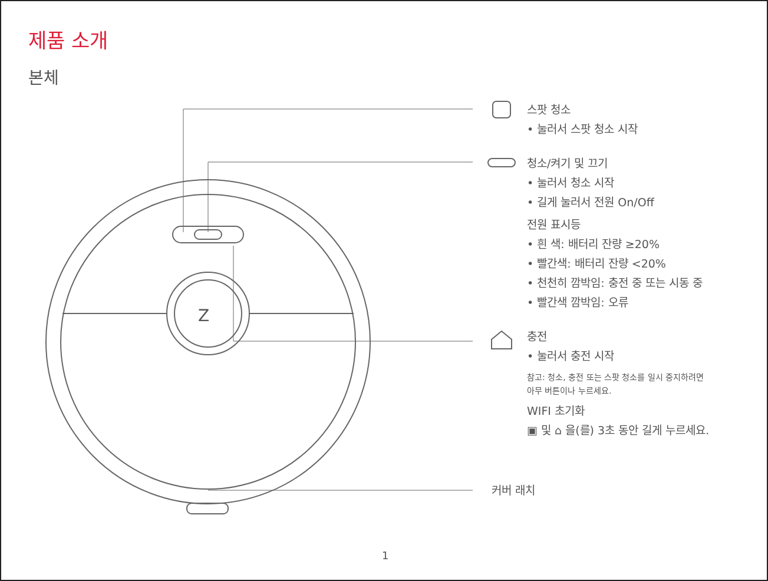제품 소개
본체
Z
스팟 청소
• 눌러서 스팟 청소 시작
청소/켜기 및 끄기
• 눌러서 청소 시작
• 길게 눌러서 전원 On/Off
전원 표시등
• 흰 색: 배터리 잔량 ≥20%
• 빨간색: 배터리 잔량 <20%
• 천천히 깜박임: 충전 중 또는 시동 중
• 빨간색 깜박임: 오류
충전
• 눌러서 충전 시작
참고: 청소, 충전 또는 스팟 청소를 일시 중지하려면
아무 버튼이나 누르세요.
WIFI 초기화
▣ 및 ⌂ 을(를) 3초 동안 길게 누르세요.
커버 래치
1